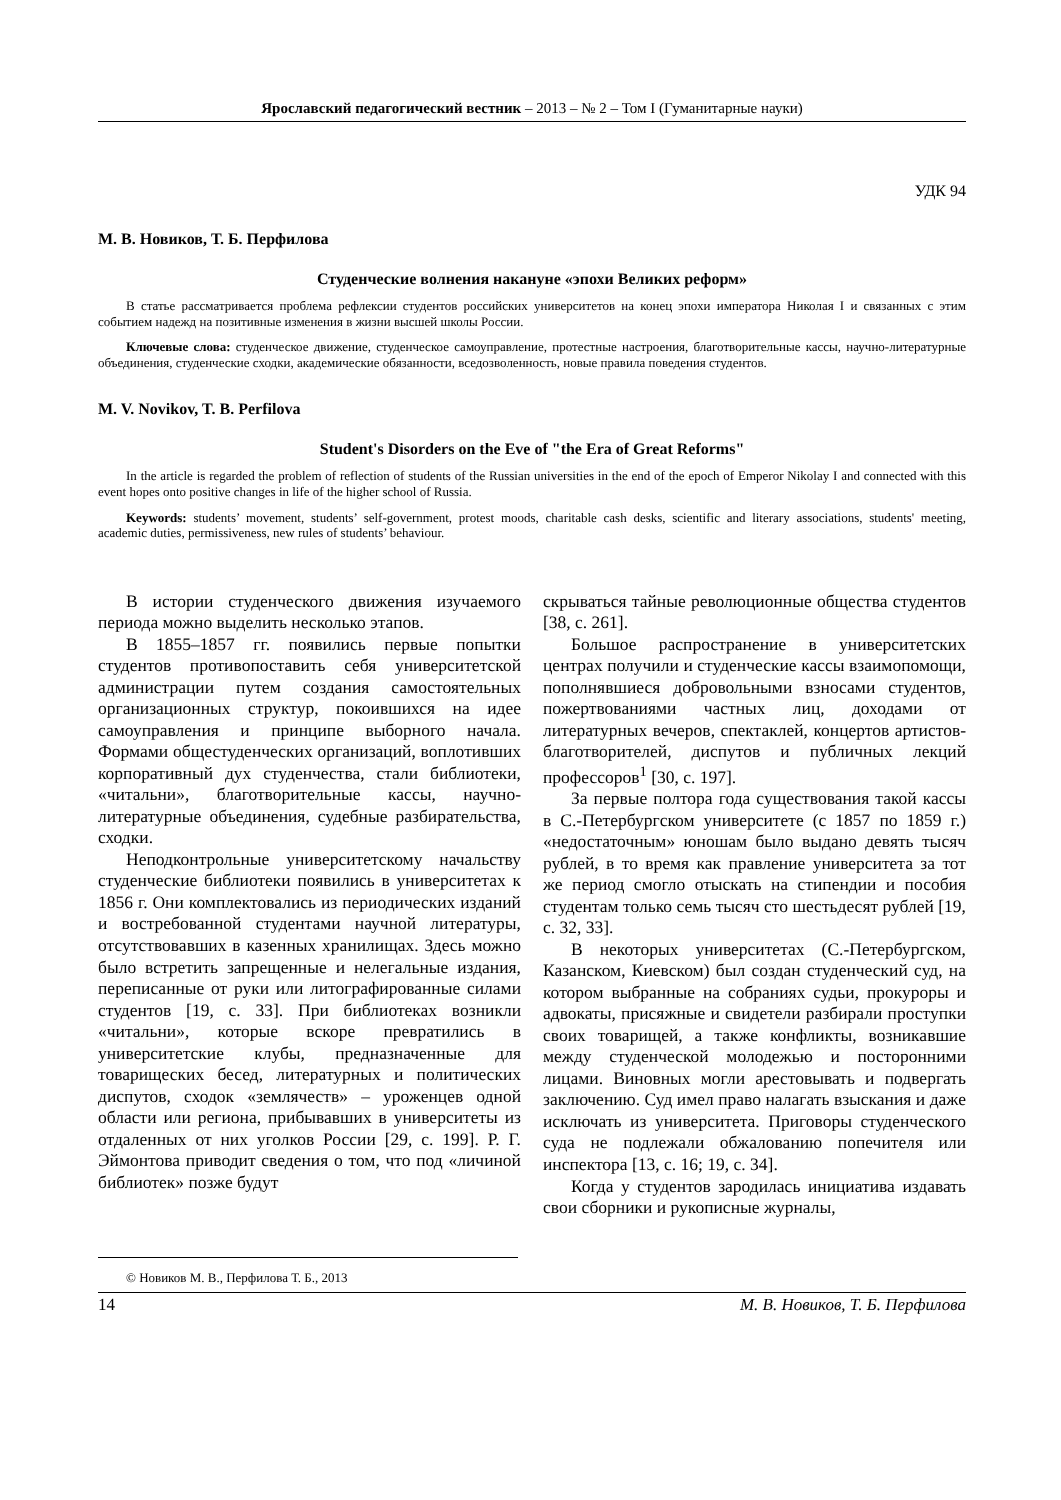Ярославский педагогический вестник – 2013 – № 2 – Том I (Гуманитарные науки)
УДК 94
М. В. Новиков, Т. Б. Перфилова
Студенческие волнения накануне «эпохи Великих реформ»
В статье рассматривается проблема рефлексии студентов российских университетов на конец эпохи императора Николая I и связанных с этим событием надежд на позитивные изменения в жизни высшей школы России.
Ключевые слова: студенческое движение, студенческое самоуправление, протестные настроения, благотворительные кассы, научно-литературные объединения, студенческие сходки, академические обязанности, вседозволенность, новые правила поведения студентов.
M. V. Novikov, T. B. Perfilova
Student's Disorders on the Eve of "the Era of Great Reforms"
In the article is regarded the problem of reflection of students of the Russian universities in the end of the epoch of Emperor Nikolay I and connected with this event hopes onto positive changes in life of the higher school of Russia.
Keywords: students’ movement, students’ self-government, protest moods, charitable cash desks, scientific and literary associations, students' meeting, academic duties, permissiveness, new rules of students’ behaviour.
В истории студенческого движения изучаемого периода можно выделить несколько этапов.
В 1855–1857 гг. появились первые попытки студентов противопоставить себя университетской администрации путем создания самостоятельных организационных структур, покоившихся на идее самоуправления и принципе выборного начала. Формами общестуденческих организаций, воплотивших корпоративный дух студенчества, стали библиотеки, «читальни», благотворительные кассы, научно-литературные объединения, судебные разбирательства, сходки.
Неподконтрольные университетскому начальству студенческие библиотеки появились в университетах к 1856 г. Они комплектовались из периодических изданий и востребованной студентами научной литературы, отсутствовавших в казенных хранилищах. Здесь можно было встретить запрещенные и нелегальные издания, переписанные от руки или литографированные силами студентов [19, с. 33]. При библиотеках возникли «читальни», которые вскоре превратились в университетские клубы, предназначенные для товарищеских бесед, литературных и политических диспутов, сходок «землячеств» – уроженцев одной области или региона, прибывавших в университеты из отдаленных от них уголков России [29, с. 199]. Р. Г. Эймонтова приводит сведения о том, что под «личиной библиотек» позже будут
скрываться тайные революционные общества студентов [38, с. 261].
Большое распространение в университетских центрах получили и студенческие кассы взаимопомощи, пополнявшиеся добровольными взносами студентов, пожертвованиями частных лиц, доходами от литературных вечеров, спектаклей, концертов артистов-благотворителей, диспутов и публичных лекций профессоров<sup>1</sup> [30, с. 197].
За первые полтора года существования такой кассы в С.-Петербургском университете (с 1857 по 1859 г.) «недостаточным» юношам было выдано девять тысяч рублей, в то время как правление университета за тот же период смогло отыскать на стипендии и пособия студентам только семь тысяч сто шестьдесят рублей [19, с. 32, 33].
В некоторых университетах (С.-Петербургском, Казанском, Киевском) был создан студенческий суд, на котором выбранные на собраниях судьи, прокуроры и адвокаты, присяжные и свидетели разбирали проступки своих товарищей, а также конфликты, возникавшие между студенческой молодежью и посторонними лицами. Виновных могли арестовывать и подвергать заключению. Суд имел право налагать взыскания и даже исключать из университета. Приговоры студенческого суда не подлежали обжалованию попечителя или инспектора [13, с. 16; 19, с. 34].
Когда у студентов зародилась инициатива издавать свои сборники и рукописные журналы,
© Новиков М. В., Перфилова Т. Б., 2013
14 М. В. Новиков, Т. Б. Перфилова